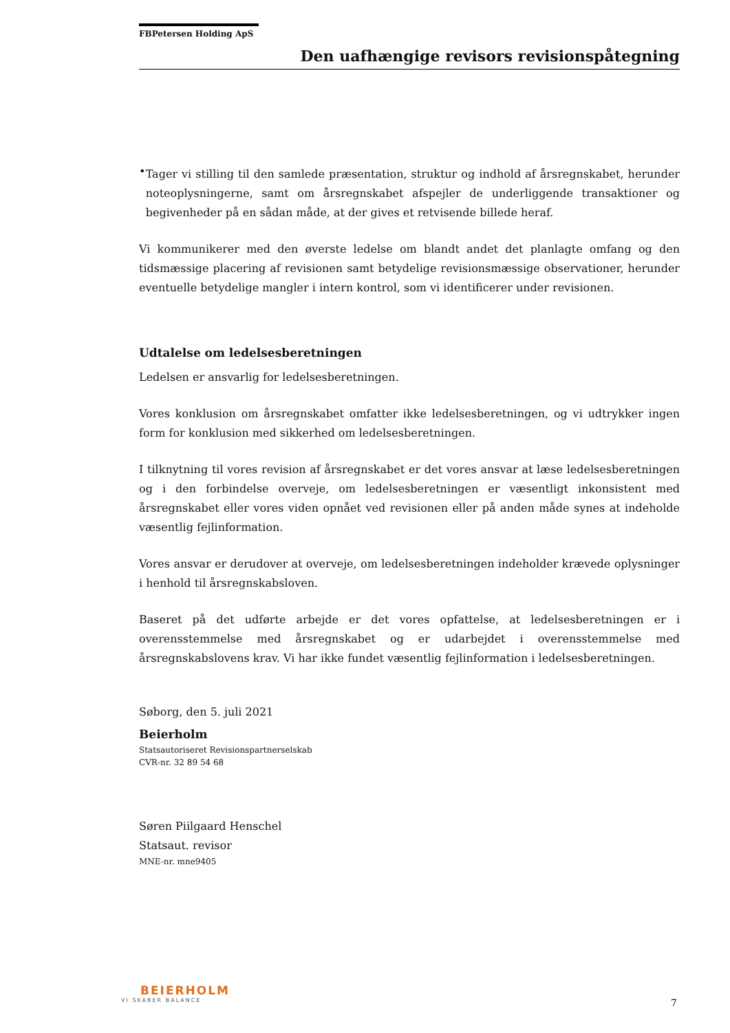FBPetersen Holding ApS
Den uafhængige revisors revisionspåtegning
•
Tager vi stilling til den samlede præsentation, struktur og indhold af årsregnskabet, herunder noteoplysningerne, samt om årsregnskabet afspejler de underliggende transaktioner og begivenheder på en sådan måde, at der gives et retvisende billede heraf.
Vi kommunikerer med den øverste ledelse om blandt andet det planlagte omfang og den tidsmæssige placering af revisionen samt betydelige revisionsmæssige observationer, herunder eventuelle betydelige mangler i intern kontrol, som vi identificerer under revisionen.
Udtalelse om ledelsesberetningen
Ledelsen er ansvarlig for ledelsesberetningen.
Vores konklusion om årsregnskabet omfatter ikke ledelsesberetningen, og vi udtrykker ingen form for konklusion med sikkerhed om ledelsesberetningen.
I tilknytning til vores revision af årsregnskabet er det vores ansvar at læse ledelsesberetningen og i den forbindelse overveje, om ledelsesberetningen er væsentligt inkonsistent med årsregnskabet eller vores viden opnået ved revisionen eller på anden måde synes at indeholde væsentlig fejlinformation.
Vores ansvar er derudover at overveje, om ledelsesberetningen indeholder krævede oplysninger i henhold til årsregnskabsloven.
Baseret på det udførte arbejde er det vores opfattelse, at ledelsesberetningen er i overensstemmelse med årsregnskabet og er udarbejdet i overensstemmelse med årsregnskabslovens krav. Vi har ikke fundet væsentlig fejlinformation i ledelsesberetningen.
Søborg, den 5. juli 2021
Beierholm
Statsautoriseret Revisionspartnerselskab
CVR-nr. 32 89 54 68
Søren Piilgaard Henschel
Statsaut. revisor
MNE-nr. mne9405
BEIERHOLM
VI SKABER BALANCE
7